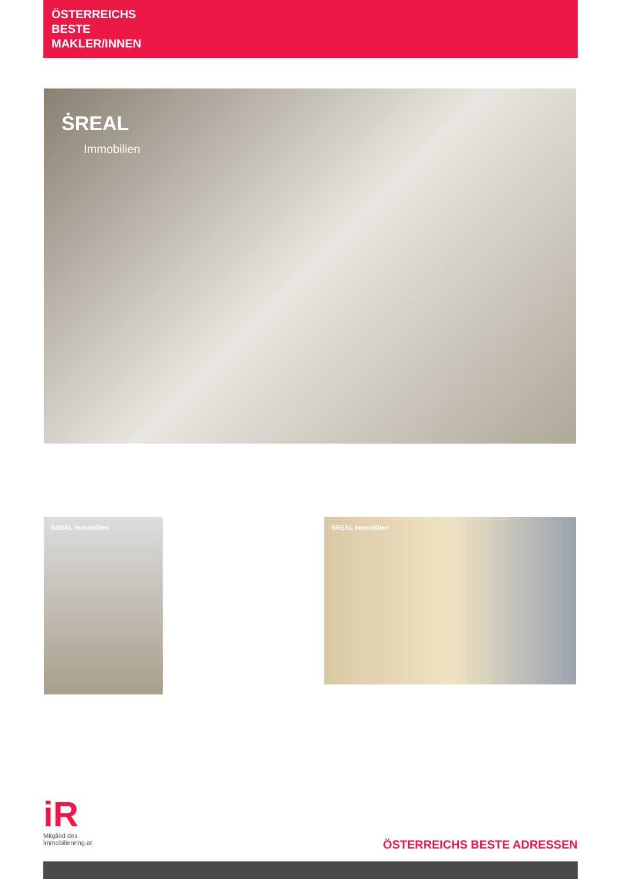ÖSTERREICHS
BESTE
MAKLER/INNEN
ṠREAL
Immobilien
ṠREAL Immobilien ṠREAL Immobilien
iR
Mitglied des
immobilienring.at
ÖSTERREICHS BESTE ADRESSEN